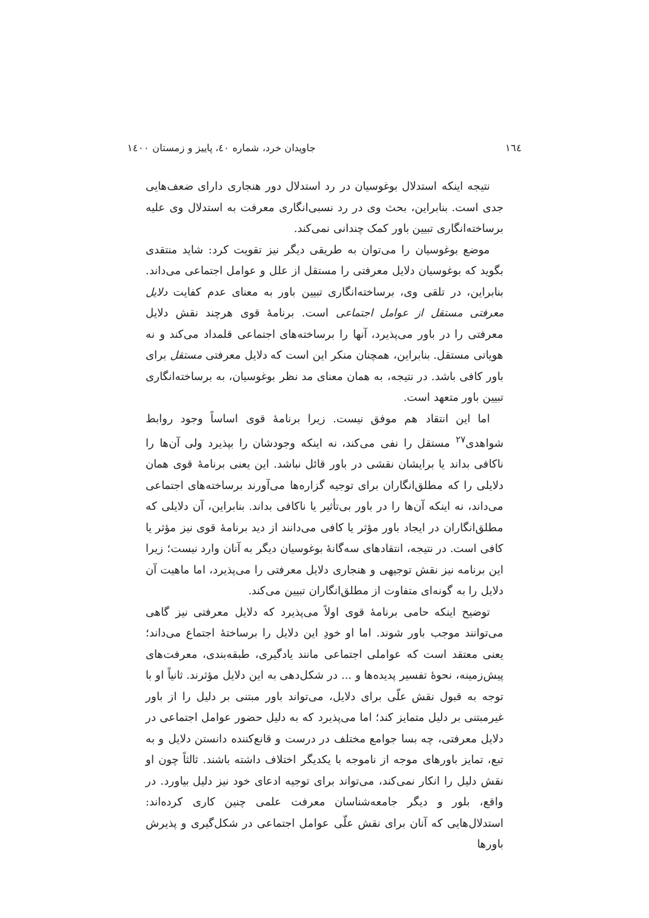۱٦٤ جاویدان خرد، شماره ٤٠، پاییز و زمستان ١٤٠٠
نتیجه اینکه استدلال بوغوسیان در رد استدلال دور هنجاری دارای ضعف‌هایی جدی است. بنابراین، بحث وی در رد نسبی‌انگاری معرفت به استدلال وی علیه برساخته‌انگاری تبیین باور کمک چندانی نمی‌کند.
موضع بوغوسیان را می‌توان به طریقی دیگر نیز تقویت کرد: شاید منتقدی بگوید که بوغوسیان دلایل معرفتی را مستقل از علل و عوامل اجتماعی می‌داند. بنابراین، در تلقی وی، برساخته‌انگاری تبیین باور به معنای عدم کفایت دلایل معرفتی مستقل از عوامل اجتماعی است. برنامهٔ قوی هرچند نقش دلایل معرفتی را در باور می‌پذیرد، آنها را برساخته‌های اجتماعی قلمداد می‌کند و نه هویاتی مستقل. بنابراین، همچنان منکر این است که دلایل معرفتی مستقل برای باور کافی باشد. در نتیجه، به همان معنای مد نظر بوغوسیان، به برساخته‌انگاری تبیین باور متعهد است.
اما این انتقاد هم موفق نیست. زیرا برنامهٔ قوی اساساً وجود روابط شواهدی<sup>۲۷</sup> مستقل را نفی می‌کند، نه اینکه وجودشان را بپذیرد ولی آن‌ها را ناکافی بداند یا برایشان نقشی در باور قائل نباشد. این یعنی برنامهٔ قوی همان دلایلی را که مطلق‌انگاران برای توجیه گزاره‌ها می‌آورند برساخته‌های اجتماعی می‌داند، نه اینکه آن‌ها را در باور بی‌تأثیر یا ناکافی بداند. بنابراین، آن دلایلی که مطلق‌انگاران در ایجاد باور مؤثر یا کافی می‌دانند از دید برنامهٔ قوی نیز مؤثر یا کافی است. در نتیجه، انتقادهای سه‌گانهٔ بوغوسیان دیگر به آنان وارد نیست؛ زیرا این برنامه نیز نقش توجیهی و هنجاری دلایل معرفتی را می‌پذیرد، اما ماهیت آن دلایل را به گونه‌ای متفاوت از مطلق‌انگاران تبیین می‌کند.
توضیح اینکه حامی برنامهٔ قوی اولاً می‌پذیرد که دلایل معرفتی نیز گاهی می‌توانند موجب باور شوند. اما او خودِ این دلایل را برساختهٔ اجتماع می‌داند؛ یعنی معتقد است که عواملی اجتماعی مانند یادگیری، طبقه‌بندی، معرفت‌های پیش‌زمینه، نحوهٔ تفسیر پدیده‌ها و ... در شکل‌دهی به این دلایل مؤثرند. ثانیاً او با توجه به قبول نقش علّی برای دلایل، می‌تواند باور مبتنی بر دلیل را از باور غیرمبتنی بر دلیل متمایز کند؛ اما می‌پذیرد که به دلیل حضور عوامل اجتماعی در دلایل معرفتی، چه بسا جوامع مختلف در درست و قانع‌کننده دانستن دلایل و به تبع، تمایز باورهای موجه از ناموجه با یکدیگر اختلاف داشته باشند. ثالثاً چون او نقش دلیل را انکار نمی‌کند، می‌تواند برای توجیه ادعای خود نیز دلیل بیاورد. در واقع، بلور و دیگر جامعه‌شناسان معرفت علمی چنین کاری کرده‌اند: استدلال‌هایی که آنان برای نقش علّی عوامل اجتماعی در شکل‌گیری و پذیرش باورها